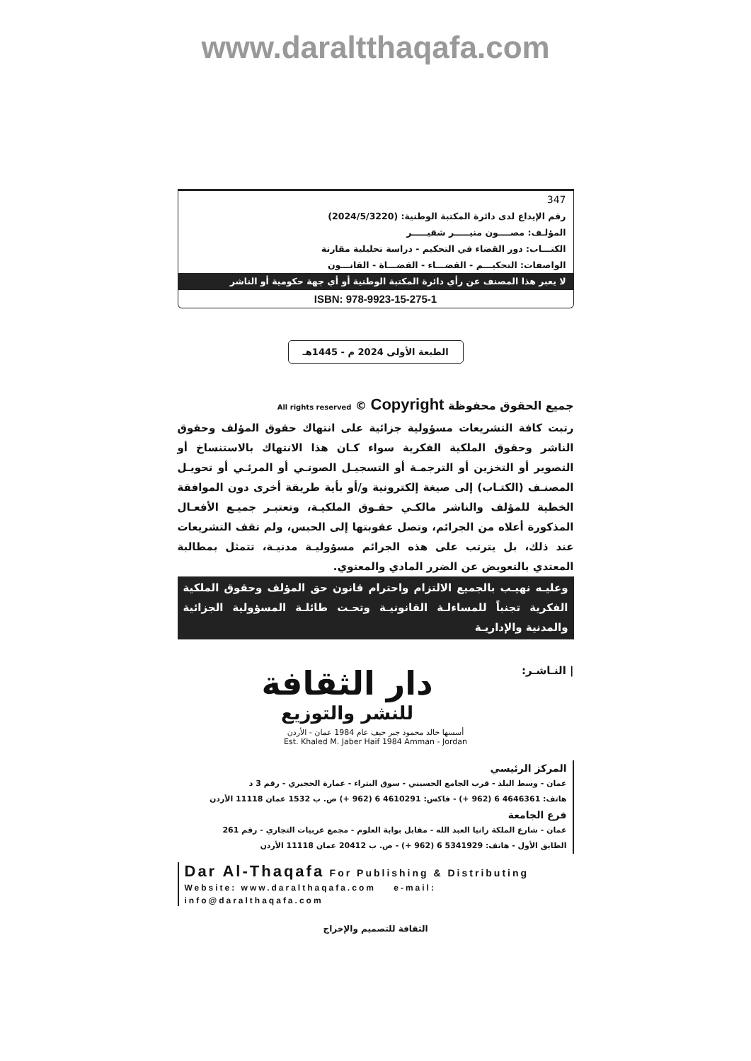www.daraltthaqafa.com
347
رقم الإيداع لدى دائرة المكتبة الوطنية: (2024/5/3220)
المؤلـف: مصــــون منيـــــر شقيـــــر
الكتـــاب: دور القضاء في التحكيم - دراسة تحليلية مقارنة
الواصفات: التحكيـــم - القضـــاء - القضـــاة - القانـــون
لا يعبر هذا المصنف عن رأي دائرة المكتبة الوطنية أو أي جهة حكومية أو الناشر
ISBN: 978-9923-15-275-1
الطبعة الأولى 2024 م - 1445هـ
جميع الحقوق محفوظة All rights reserved © Copyright
رتبت كافة التشريعات مسؤولية جزائية على انتهاك حقوق المؤلف وحقوق الناشر وحقوق الملكية الفكرية سواء كـان هذا الانتهاك بالاستنساخ أو التصوير أو التخزين أو الترجمـة أو التسجيـل الصوتـي أو المرئـي أو تحويـل المصنـف (الكتـاب) إلى صيغة إلكترونية و/أو بأية طريقة أخرى دون الموافقة الخطية للمؤلف والناشر مالكـي حقـوق الملكيـة، وتعتبـر جميـع الأفعـال المذكورة أعلاه من الجرائم، وتصل عقوبتها إلى الحبس، ولم تقف التشريعات عند ذلك، بل يترتب على هذه الجرائم مسؤوليـة مدنيـة، تتمثل بمطالبة المعتدي بالتعويض عن الضرر المادي والمعنوي.
وعليـه نهيـب بالجميع الالتزام واحترام قانون حق المؤلف وحقوق الملكية الفكرية تجنباً للمساءلـة القانونيـة وتحـت طائلـة المسؤولية الجزائية والمدنية والإداريـة
| النـاشـر:
دار الثقافة
للنشر والتوزيع
أسسها خالد محمود جبر حيف عام 1984 عمان - الأردن
Est. Khaled M. Jaber Haif 1984 Amman - Jordan
المركز الرئيسي
عمان - وسط البلد - قرب الجامع الحسيني - سوق البتراء - عمارة الحجيري - رقم 3 د
هاتف: 4646361 6 (962 +) - فاكس: 4610291 6 (962 +) ص. ب 1532 عمان 11118 الأردن
فرع الجامعة
عمان - شارع الملكة رانيا العبد الله - مقابل بوابة العلوم - مجمع عربيات التجاري - رقم 261
الطابق الأول - هاتف: 5341929 6 (962 +) - ص. ب 20412 عمان 11118 الأردن
Dar Al-Thaqafa For Publishing & Distributing
Website: www.daralthaqafa.com e-mail: info@daralthaqafa.com
الثقافة للتصميم والإخراج